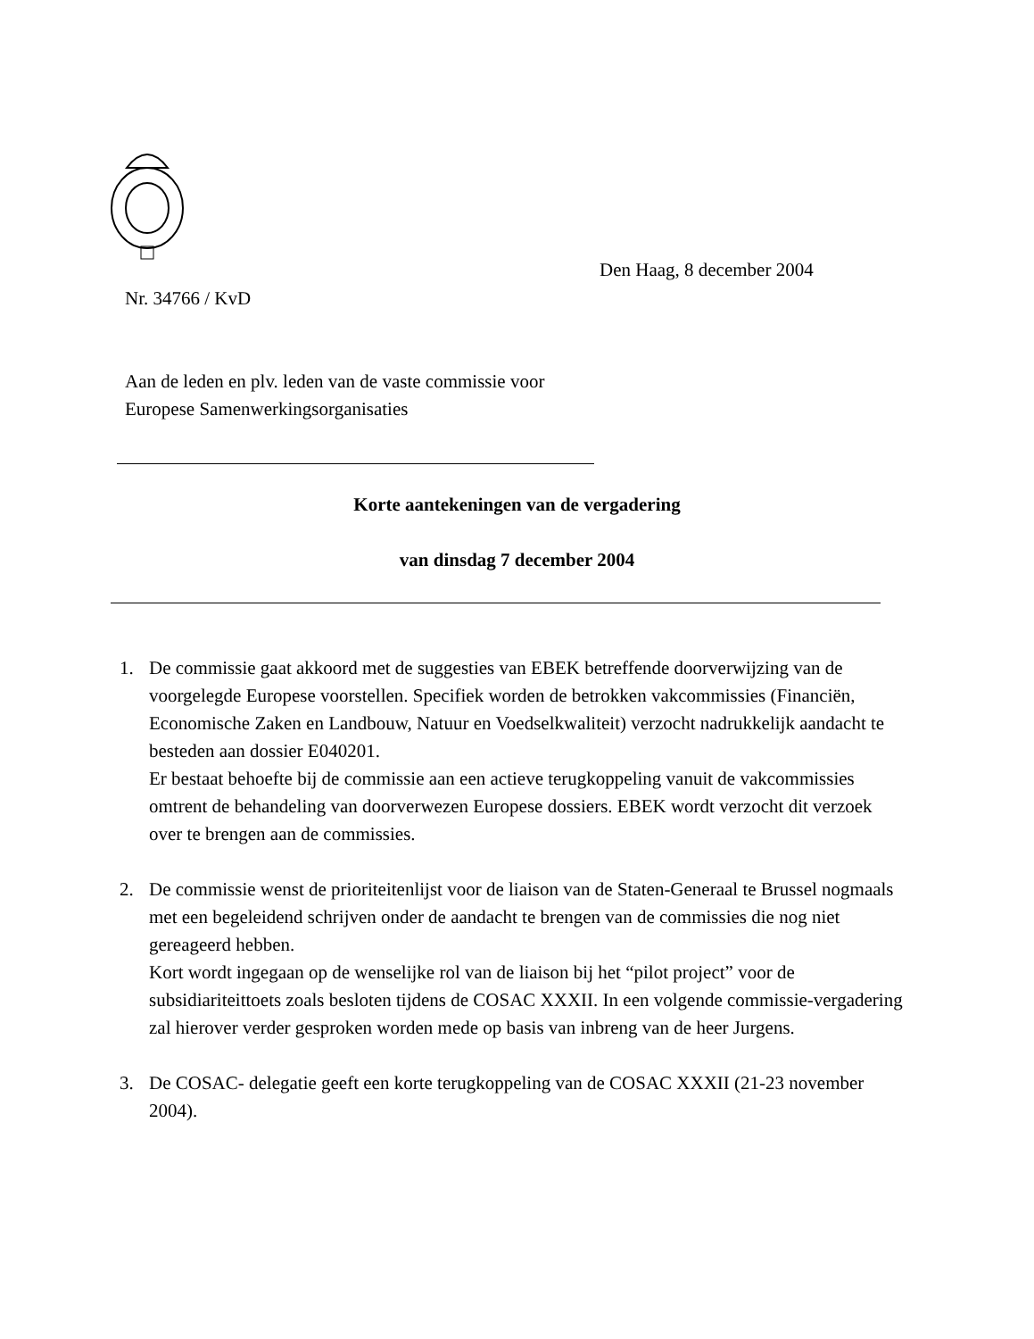Den Haag, 8 december 2004
Nr. 34766 / KvD
Aan de leden en plv. leden van de vaste commissie voor
Europese Samenwerkingsorganisaties
Korte aantekeningen van de vergadering
van dinsdag 7 december 2004
1. De commissie gaat akkoord met de suggesties van EBEK betreffende doorverwijzing van de voorgelegde Europese voorstellen. Specifiek worden de betrokken vakcommissies (Financiën, Economische Zaken en Landbouw, Natuur en Voedselkwaliteit) verzocht nadrukkelijk aandacht te besteden aan dossier E040201.
Er bestaat behoefte bij de commissie aan een actieve terugkoppeling vanuit de vakcommissies omtrent de behandeling van doorverwezen Europese dossiers. EBEK wordt verzocht dit verzoek over te brengen aan de commissies.
2. De commissie wenst de prioriteitenlijst voor de liaison van de Staten-Generaal te Brussel nogmaals met een begeleidend schrijven onder de aandacht te brengen van de commissies die nog niet gereageerd hebben.
Kort wordt ingegaan op de wenselijke rol van de liaison bij het “pilot project” voor de subsidiariteittoets zoals besloten tijdens de COSAC XXXII. In een volgende commissie-vergadering zal hierover verder gesproken worden mede op basis van inbreng van de heer Jurgens.
3. De COSAC- delegatie geeft een korte terugkoppeling van de COSAC XXXII (21-23 november 2004).